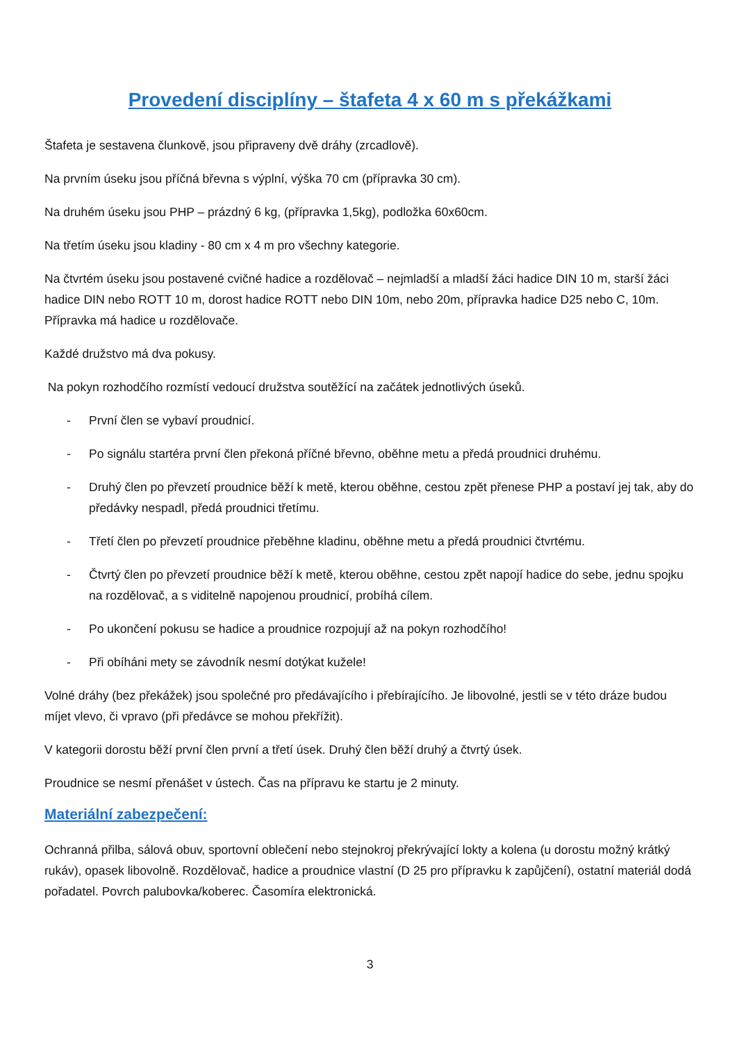Provedení disciplíny – štafeta 4 x 60 m s překážkami
Štafeta je sestavena člunkově, jsou připraveny dvě dráhy (zrcadlově).
Na prvním úseku jsou příčná břevna s výplní, výška 70 cm (přípravka 30 cm).
Na druhém úseku jsou PHP – prázdný 6 kg, (přípravka 1,5kg), podložka 60x60cm.
Na třetím úseku jsou kladiny - 80 cm x 4 m pro všechny kategorie.
Na čtvrtém úseku jsou postavené cvičné hadice a rozdělovač – nejmladší a mladší žáci hadice DIN 10 m, starší žáci hadice DIN nebo ROTT 10 m, dorost hadice ROTT nebo DIN 10m, nebo 20m, přípravka hadice D25 nebo C, 10m. Přípravka má hadice u rozdělovače.
Každé družstvo má dva pokusy.
Na pokyn rozhodčího rozmístí vedoucí družstva soutěžící na začátek jednotlivých úseků.
- První člen se vybaví proudnicí.
- Po signálu startéra první člen překoná příčné břevno, oběhne metu a předá proudnici druhému.
- Druhý člen po převzetí proudnice běží k metě, kterou oběhne, cestou zpět přenese PHP a postaví jej tak, aby do předávky nespadl, předá proudnici třetímu.
- Třetí člen po převzetí proudnice přeběhne kladinu, oběhne metu a předá proudnici čtvrtému.
- Čtvrtý člen po převzetí proudnice běží k metě, kterou oběhne, cestou zpět napojí hadice do sebe, jednu spojku na rozdělovač, a s viditelně napojenou proudnicí, probíhá cílem.
- Po ukončení pokusu se hadice a proudnice rozpojují až na pokyn rozhodčího!
- Při obíháni mety se závodník nesmí dotýkat kužele!
Volné dráhy (bez překážek) jsou společné pro předávajícího i přebírajícího. Je libovolné, jestli se v této dráze budou míjet vlevo, či vpravo (při předávce se mohou překřížit).
V kategorii dorostu běží první člen první a třetí úsek. Druhý člen běží druhý a čtvrtý úsek.
Proudnice se nesmí přenášet v ústech. Čas na přípravu ke startu je 2 minuty.
Materiální zabezpečení:
Ochranná přilba, sálová obuv, sportovní oblečení nebo stejnokroj překrývající lokty a kolena (u dorostu možný krátký rukáv), opasek libovolně. Rozdělovač, hadice a proudnice vlastní (D 25 pro přípravku k zapůjčení), ostatní materiál dodá pořadatel. Povrch palubovka/koberec. Časomíra elektronická.
3